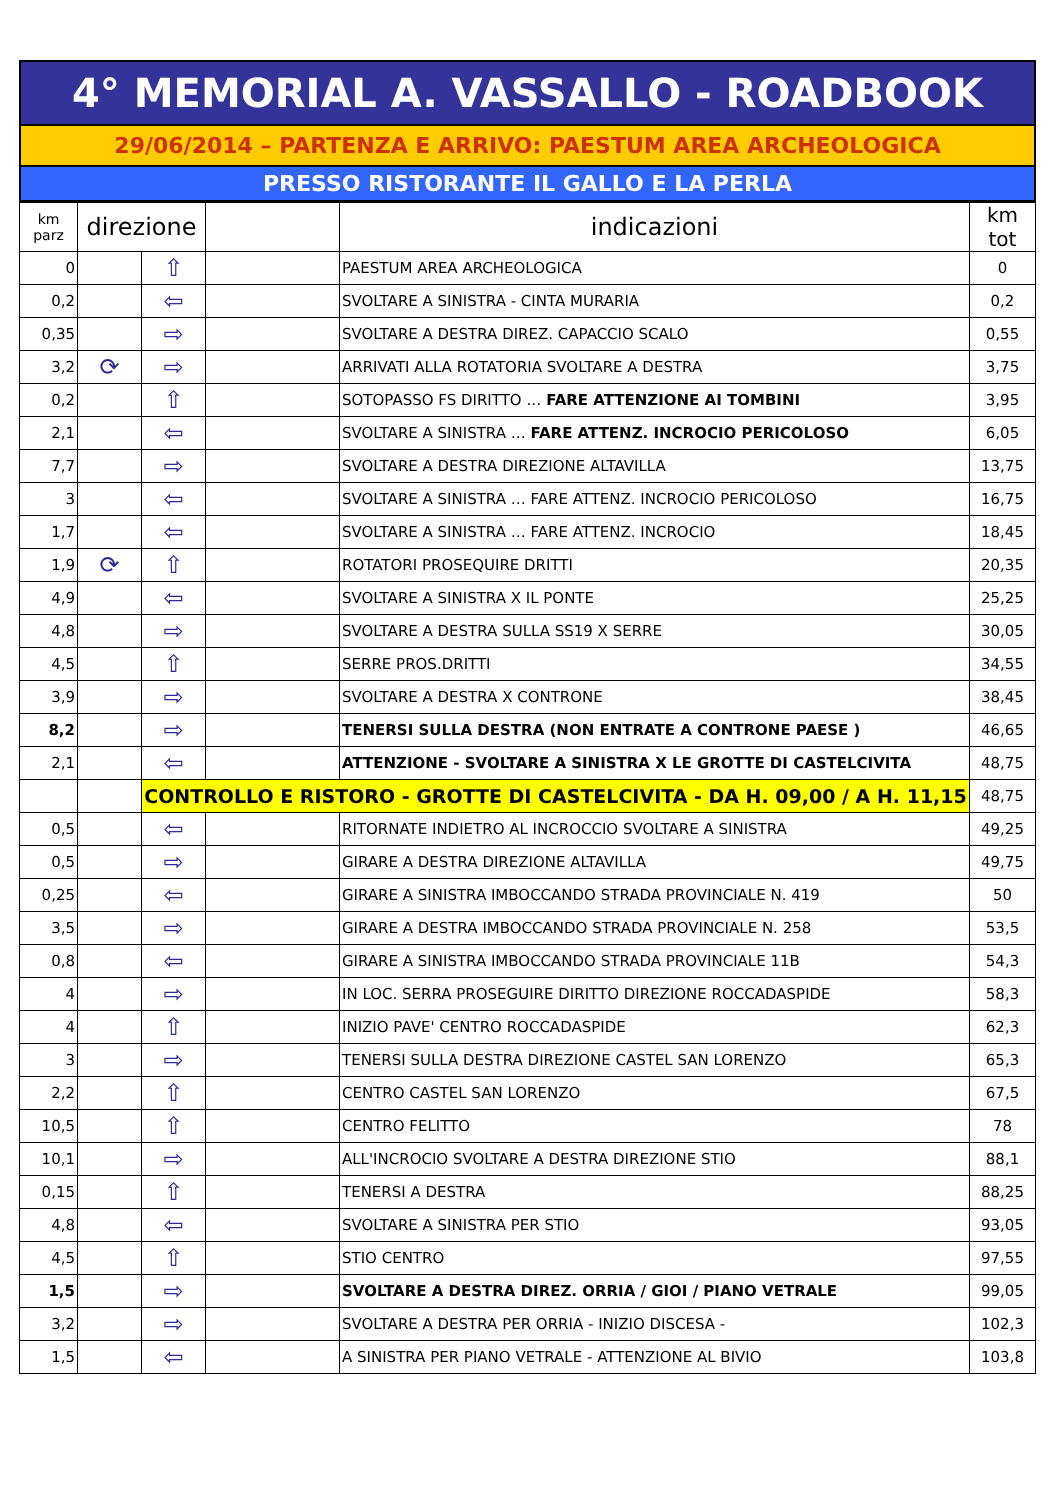4° MEMORIAL A. VASSALLO - ROADBOOK
29/06/2014 – PARTENZA E ARRIVO: PAESTUM AREA ARCHEOLOGICA
PRESSO RISTORANTE IL GALLO E LA PERLA
| km parz | direzione | | | indicazioni | km tot |
| --- | --- | --- | --- | --- | --- |
| 0 | | ⇧ | | PAESTUM AREA ARCHEOLOGICA | 0 |
| 0,2 | | ⇦ | | SVOLTARE A SINISTRA - CINTA MURARIA | 0,2 |
| 0,35 | | ⇨ | | SVOLTARE A DESTRA DIREZ. CAPACCIO SCALO | 0,55 |
| 3,2 | ⟳ | ⇨ | | ARRIVATI ALLA ROTATORIA SVOLTARE A DESTRA | 3,75 |
| 0,2 | | ⇧ | | SOTOPASSO FS DIRITTO … FARE ATTENZIONE AI TOMBINI | 3,95 |
| 2,1 | | ⇦ | | SVOLTARE A SINISTRA … FARE ATTENZ. INCROCIO PERICOLOSO | 6,05 |
| 7,7 | | ⇨ | | SVOLTARE A DESTRA DIREZIONE ALTAVILLA | 13,75 |
| 3 | | ⇦ | | SVOLTARE A SINISTRA … FARE ATTENZ. INCROCIO PERICOLOSO | 16,75 |
| 1,7 | | ⇦ | | SVOLTARE A SINISTRA … FARE ATTENZ. INCROCIO | 18,45 |
| 1,9 | ⟳ | ⇧ | | ROTATORI PROSEQUIRE DRITTI | 20,35 |
| 4,9 | | ⇦ | | SVOLTARE A SINISTRA X IL PONTE | 25,25 |
| 4,8 | | ⇨ | | SVOLTARE A DESTRA SULLA SS19 X SERRE | 30,05 |
| 4,5 | | ⇧ | | SERRE PROS.DRITTI | 34,55 |
| 3,9 | | ⇨ | | SVOLTARE A DESTRA X CONTRONE | 38,45 |
| 8,2 | | ⇨ | | TENERSI SULLA DESTRA (NON ENTRATE A CONTRONE PAESE ) | 46,65 |
| 2,1 | | ⇦ | | ATTENZIONE - SVOLTARE A SINISTRA X LE GROTTE DI CASTELCIVITA | 48,75 |
| | | CONTROLLO E RISTORO - GROTTE DI CASTELCIVITA - DA H. 09,00 / A H. 11,15 | | | 48,75 |
| 0,5 | | ⇦ | | RITORNATE INDIETRO AL INCROCCIO SVOLTARE A SINISTRA | 49,25 |
| 0,5 | | ⇨ | | GIRARE A DESTRA DIREZIONE ALTAVILLA | 49,75 |
| 0,25 | | ⇦ | | GIRARE A SINISTRA IMBOCCANDO STRADA PROVINCIALE N. 419 | 50 |
| 3,5 | | ⇨ | | GIRARE A DESTRA IMBOCCANDO STRADA PROVINCIALE N. 258 | 53,5 |
| 0,8 | | ⇦ | | GIRARE A SINISTRA IMBOCCANDO STRADA PROVINCIALE 11B | 54,3 |
| 4 | | ⇨ | | IN LOC. SERRA PROSEGUIRE DIRITTO DIREZIONE ROCCADASPIDE | 58,3 |
| 4 | | ⇧ | | INIZIO PAVE' CENTRO ROCCADASPIDE | 62,3 |
| 3 | | ⇨ | | TENERSI SULLA DESTRA DIREZIONE CASTEL SAN LORENZO | 65,3 |
| 2,2 | | ⇧ | | CENTRO CASTEL SAN LORENZO | 67,5 |
| 10,5 | | ⇧ | | CENTRO FELITTO | 78 |
| 10,1 | | ⇨ | | ALL'INCROCIO SVOLTARE A DESTRA DIREZIONE STIO | 88,1 |
| 0,15 | | ⇧ | | TENERSI A DESTRA | 88,25 |
| 4,8 | | ⇦ | | SVOLTARE A SINISTRA PER STIO | 93,05 |
| 4,5 | | ⇧ | | STIO CENTRO | 97,55 |
| 1,5 | | ⇨ | | SVOLTARE A DESTRA DIREZ. ORRIA / GIOI / PIANO VETRALE | 99,05 |
| 3,2 | | ⇨ | | SVOLTARE A DESTRA PER ORRIA - INIZIO DISCESA - | 102,3 |
| 1,5 | | ⇦ | | A SINISTRA PER PIANO VETRALE - ATTENZIONE AL BIVIO | 103,8 |